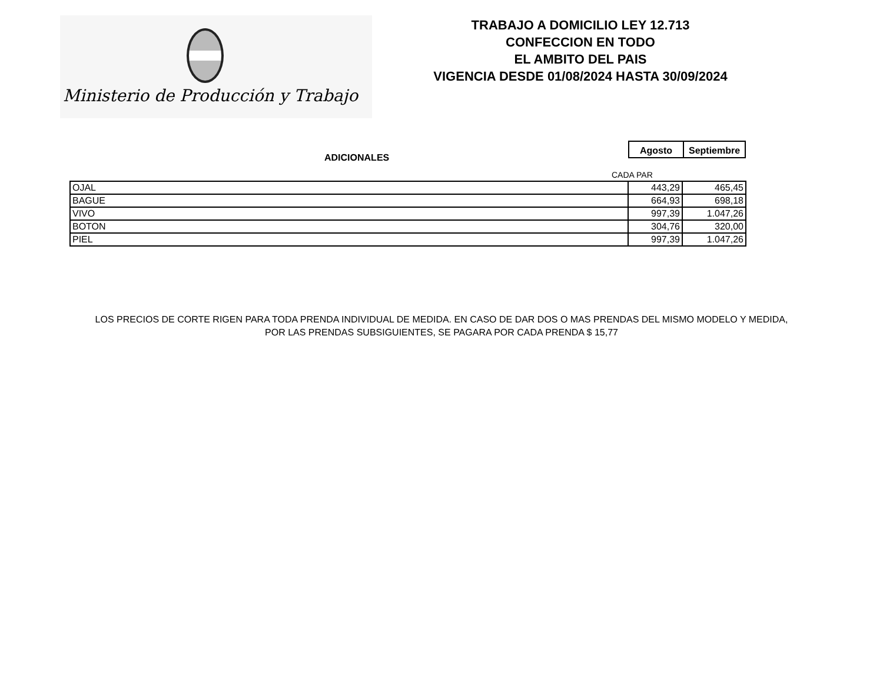Ministerio de Producción y Trabajo
TRABAJO A DOMICILIO LEY 12.713
CONFECCION EN TODO
EL AMBITO DEL PAIS
VIGENCIA DESDE 01/08/2024 HASTA 30/09/2024
| Agosto | Septiembre |
ADICIONALES
CADA PAR
| OJAL | 443,29 | 465,45 |
| BAGUE | 664,93 | 698,18 |
| VIVO | 997,39 | 1.047,26 |
| BOTON | 304,76 | 320,00 |
| PIEL | 997,39 | 1.047,26 |
LOS PRECIOS DE CORTE RIGEN PARA TODA PRENDA INDIVIDUAL DE MEDIDA. EN CASO DE DAR DOS O MAS PRENDAS DEL MISMO MODELO Y MEDIDA,
POR LAS PRENDAS SUBSIGUIENTES, SE PAGARA POR CADA PRENDA $ 15,77